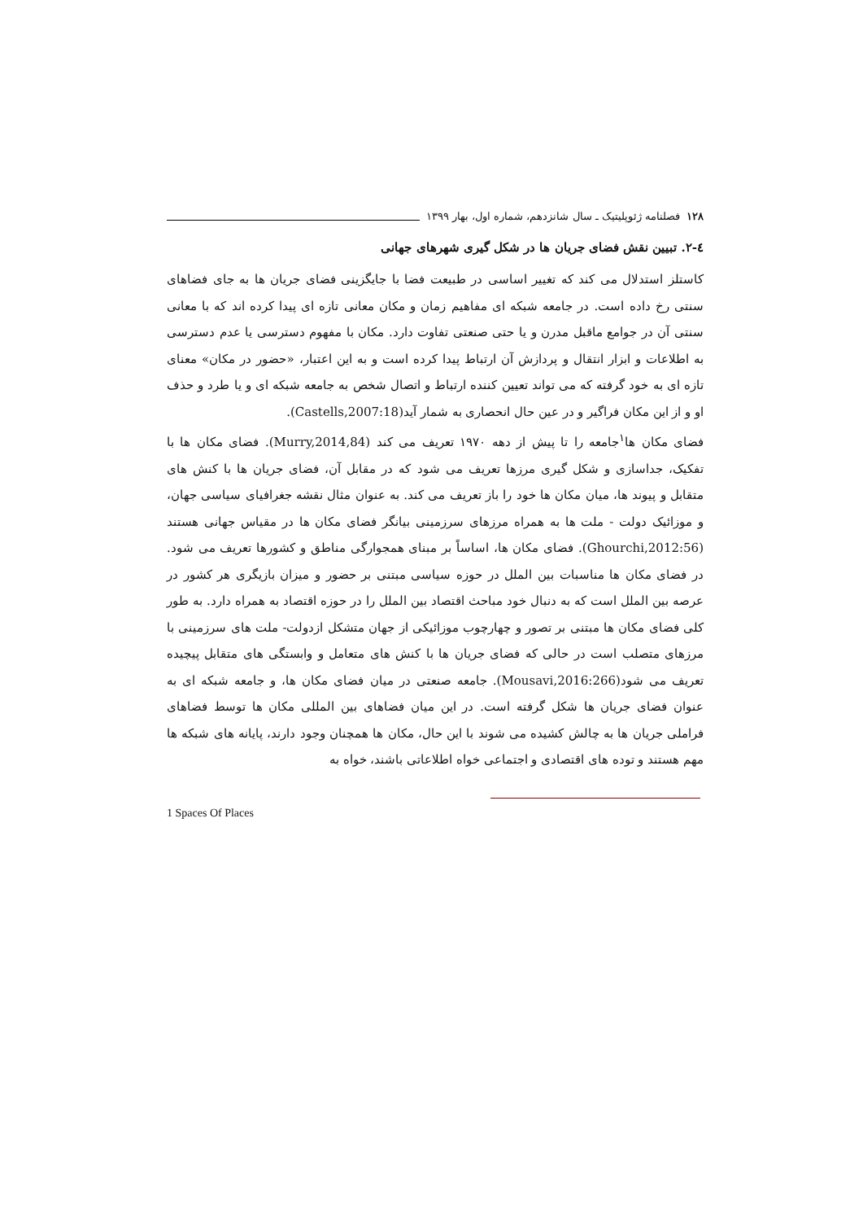۱۲۸ فصلنامه ژئوپلیتیک ـ سال شانزدهم، شماره اول، بهار ۱۳۹۹
٤-۲. تبیین نقش فضای جریان ها در شکل گیری شهرهای جهانی
کاستلز استدلال می کند که تغییر اساسی در طبیعت فضا با جایگزینی فضای جریان ها به جای فضاهای سنتی رخ داده است. در جامعه شبکه ای مفاهیم زمان و مکان معانی تازه ای پیدا کرده اند که با معانی سنتی آن در جوامع ماقبل مدرن و یا حتی صنعتی تفاوت دارد. مکان با مفهوم دسترسی یا عدم دسترسی به اطلاعات و ابزار انتقال و پردازش آن ارتباط پیدا کرده است و به این اعتبار، «حضور در مکان» معنای تازه ای به خود گرفته که می تواند تعیین کننده ارتباط و اتصال شخص به جامعه شبکه ای و یا طرد و حذف او و از این مکان فراگیر و در عین حال انحصاری به شمار آید(Castells,2007:18).
فضای مکان ها<sup>۱</sup>جامعه را تا پیش از دهه ۱۹۷۰ تعریف می کند (Murry,2014,84). فضای مکان ها با تفکیک، جداسازی و شکل گیری مرزها تعریف می شود که در مقابل آن، فضای جریان ها با کنش های متقابل و پیوند ها، میان مکان ها خود را باز تعریف می کند. به عنوان مثال نقشه جغرافیای سیاسی جهان، و موزائیک دولت - ملت ها به همراه مرزهای سرزمینی بیانگر فضای مکان ها در مقیاس جهانی هستند (Ghourchi,2012:56). فضای مکان ها، اساساً بر مبنای همجوارگی مناطق و کشورها تعریف می شود. در فضای مکان ها مناسبات بین الملل در حوزه سیاسی مبتنی بر حضور و میزان بازیگری هر کشور در عرصه بین الملل است که به دنبال خود مباحث اقتصاد بین الملل را در حوزه اقتصاد به همراه دارد. به طور کلی فضای مکان ها مبتنی بر تصور و چهارچوب موزائیکی از جهان متشکل ازدولت- ملت های سرزمینی با مرزهای متصلب است در حالی که فضای جریان ها با کنش های متعامل و وابستگی های متقابل پیچیده تعریف می شود(Mousavi,2016:266). جامعه صنعتی در میان فضای مکان ها، و جامعه شبکه ای به عنوان فضای جریان ها شکل گرفته است. در این میان فضاهای بین المللی مکان ها توسط فضاهای فراملی جریان ها به چالش کشیده می شوند با این حال، مکان ها همچنان وجود دارند، پایانه های شبکه ها مهم هستند و توده های اقتصادی و اجتماعی خواه اطلاعاتی باشند، خواه به
1 Spaces Of Places